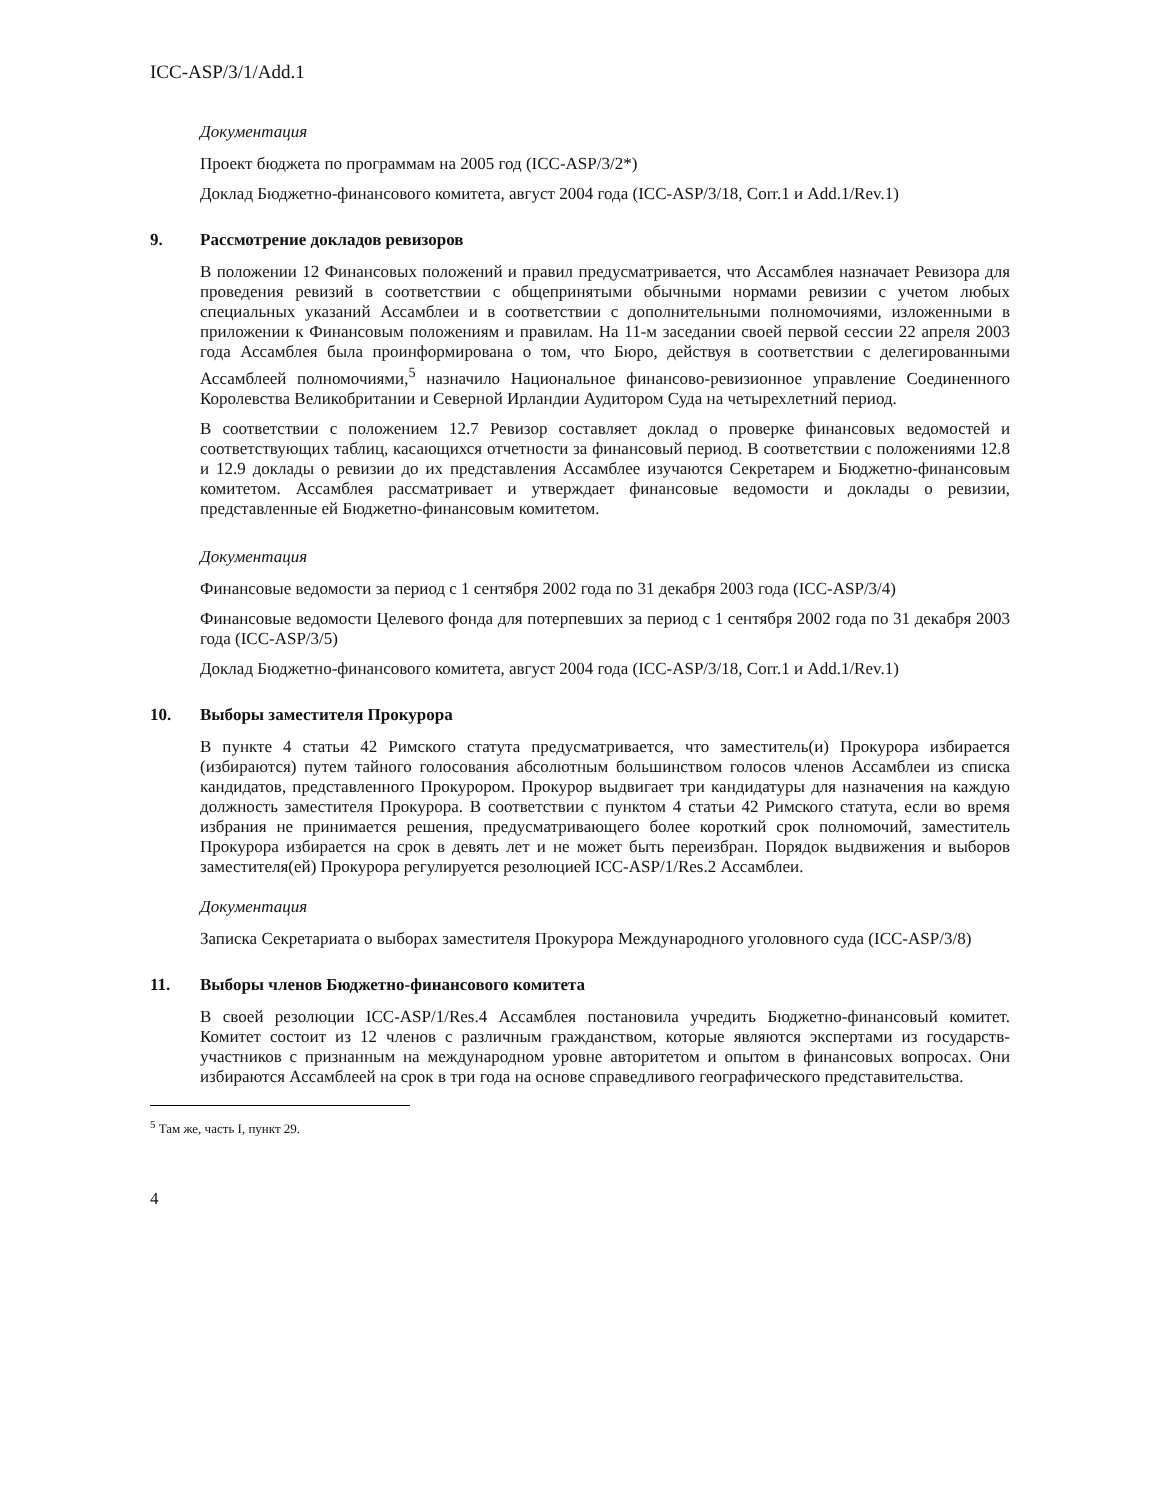ICC-ASP/3/1/Add.1
Документация
Проект бюджета по программам на 2005 год (ICC-ASP/3/2*)
Доклад Бюджетно-финансового комитета, август 2004 года (ICC-ASP/3/18, Corr.1 и Add.1/Rev.1)
9. Рассмотрение докладов ревизоров
В положении 12 Финансовых положений и правил предусматривается, что Ассамблея назначает Ревизора для проведения ревизий в соответствии с общепринятыми обычными нормами ревизии с учетом любых специальных указаний Ассамблеи и в соответствии с дополнительными полномочиями, изложенными в приложении к Финансовым положениям и правилам. На 11-м заседании своей первой сессии 22 апреля 2003 года Ассамблея была проинформирована о том, что Бюро, действуя в соответствии с делегированными Ассамблеей полномочиями,<sup>5</sup> назначило Национальное финансово-ревизионное управление Соединенного Королевства Великобритании и Северной Ирландии Аудитором Суда на четырехлетний период.
В соответствии с положением 12.7 Ревизор составляет доклад о проверке финансовых ведомостей и соответствующих таблиц, касающихся отчетности за финансовый период. В соответствии с положениями 12.8 и 12.9 доклады о ревизии до их представления Ассамблее изучаются Секретарем и Бюджетно-финансовым комитетом. Ассамблея рассматривает и утверждает финансовые ведомости и доклады о ревизии, представленные ей Бюджетно-финансовым комитетом.
Документация
Финансовые ведомости за период с 1 сентября 2002 года по 31 декабря 2003 года (ICC-ASP/3/4)
Финансовые ведомости Целевого фонда для потерпевших за период с 1 сентября 2002 года по 31 декабря 2003 года (ICC-ASP/3/5)
Доклад Бюджетно-финансового комитета, август 2004 года (ICC-ASP/3/18, Corr.1 и Add.1/Rev.1)
10. Выборы заместителя Прокурора
В пункте 4 статьи 42 Римского статута предусматривается, что заместитель(и) Прокурора избирается (избираются) путем тайного голосования абсолютным большинством голосов членов Ассамблеи из списка кандидатов, представленного Прокурором. Прокурор выдвигает три кандидатуры для назначения на каждую должность заместителя Прокурора. В соответствии с пунктом 4 статьи 42 Римского статута, если во время избрания не принимается решения, предусматривающего более короткий срок полномочий, заместитель Прокурора избирается на срок в девять лет и не может быть переизбран. Порядок выдвижения и выборов заместителя(ей) Прокурора регулируется резолюцией ICC-ASP/1/Res.2 Ассамблеи.
Документация
Записка Секретариата о выборах заместителя Прокурора Международного уголовного суда (ICC-ASP/3/8)
11. Выборы членов Бюджетно-финансового комитета
В своей резолюции ICC-ASP/1/Res.4 Ассамблея постановила учредить Бюджетно-финансовый комитет. Комитет состоит из 12 членов с различным гражданством, которые являются экспертами из государств-участников с признанным на международном уровне авторитетом и опытом в финансовых вопросах. Они избираются Ассамблеей на срок в три года на основе справедливого географического представительства.
<sup>5</sup> Там же, часть I, пункт 29.
4